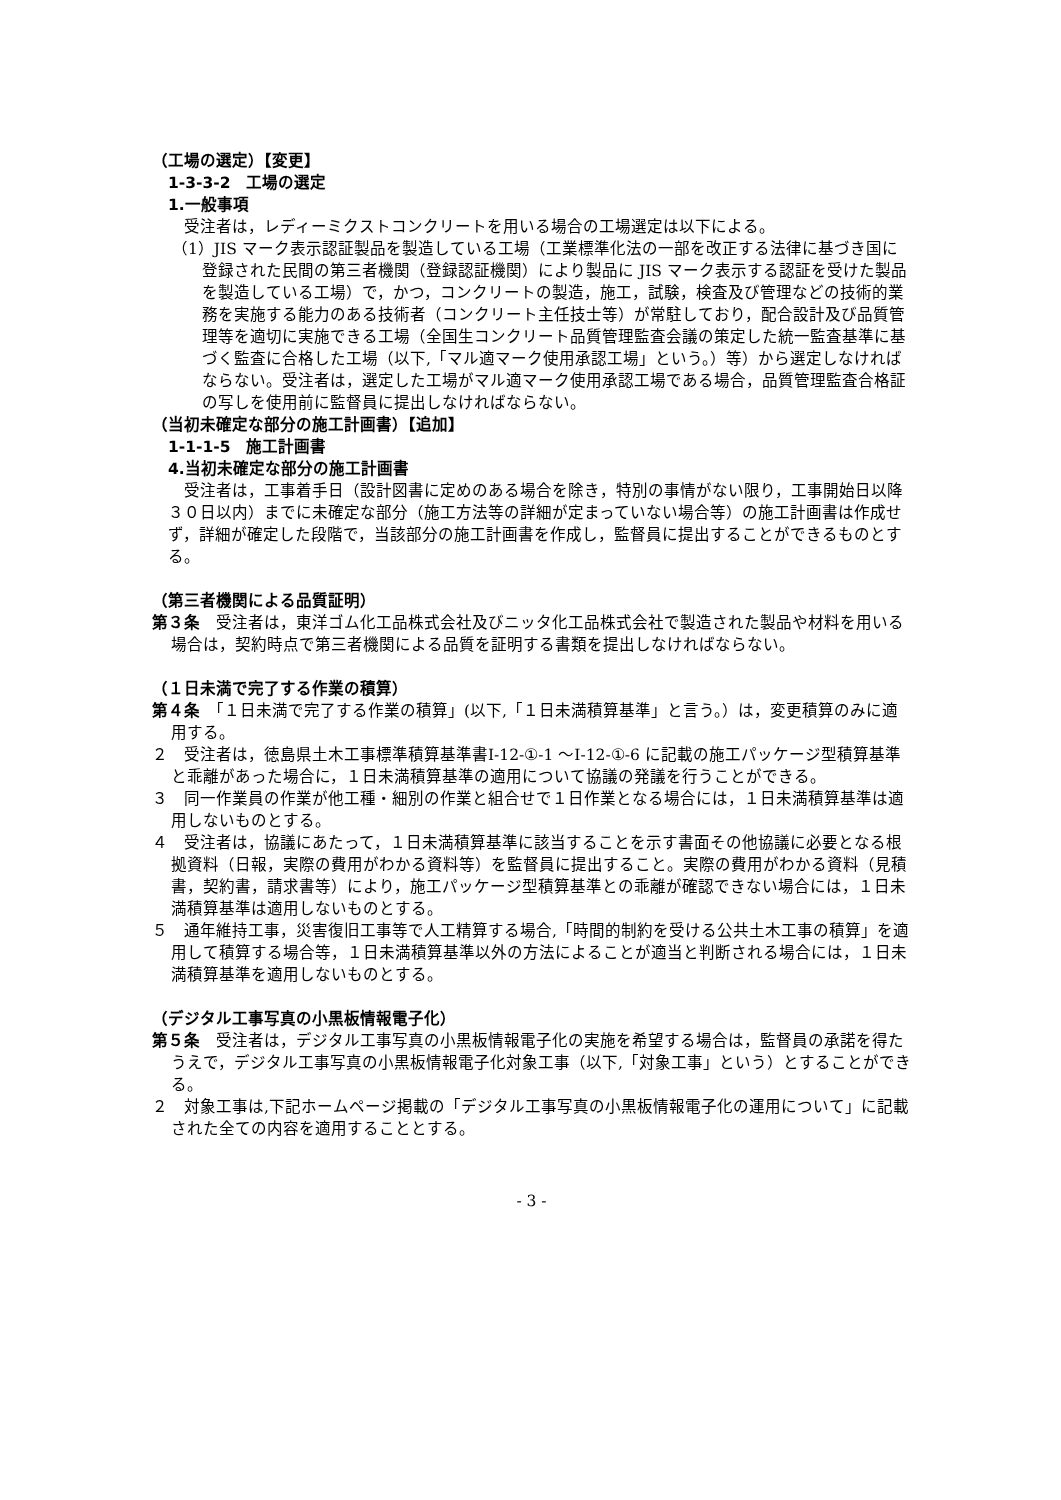（工場の選定）【変更】
1-3-3-2　工場の選定
1.一般事項
　受注者は，レディーミクストコンクリートを用いる場合の工場選定は以下による。
（1）JIS マーク表示認証製品を製造している工場（工業標準化法の一部を改正する法律に基づき国に登録された民間の第三者機関（登録認証機関）により製品に JIS マーク表示する認証を受けた製品を製造している工場）で，かつ，コンクリートの製造，施工，試験，検査及び管理などの技術的業務を実施する能力のある技術者（コンクリート主任技士等）が常駐しており，配合設計及び品質管理等を適切に実施できる工場（全国生コンクリート品質管理監査会議の策定した統一監査基準に基づく監査に合格した工場（以下,「マル適マーク使用承認工場」という。）等）から選定しなければならない。受注者は，選定した工場がマル適マーク使用承認工場である場合，品質管理監査合格証の写しを使用前に監督員に提出しなければならない。
（当初未確定な部分の施工計画書）【追加】
1-1-1-5　施工計画書
4.当初未確定な部分の施工計画書
　受注者は，工事着手日（設計図書に定めのある場合を除き，特別の事情がない限り，工事開始日以降３０日以内）までに未確定な部分（施工方法等の詳細が定まっていない場合等）の施工計画書は作成せず，詳細が確定した段階で，当該部分の施工計画書を作成し，監督員に提出することができるものとする。
（第三者機関による品質証明）
第３条　受注者は，東洋ゴム化工品株式会社及びニッタ化工品株式会社で製造された製品や材料を用いる場合は，契約時点で第三者機関による品質を証明する書類を提出しなければならない。
（１日未満で完了する作業の積算）
第４条　「１日未満で完了する作業の積算」(以下,「１日未満積算基準」と言う。）は，変更積算のみに適用する。
２　受注者は，徳島県土木工事標準積算基準書Ⅰ-12-①-1 ～Ⅰ-12-①-6 に記載の施工パッケージ型積算基準と乖離があった場合に，１日未満積算基準の適用について協議の発議を行うことができる。
３　同一作業員の作業が他工種・細別の作業と組合せで１日作業となる場合には，１日未満積算基準は適用しないものとする。
４　受注者は，協議にあたって，１日未満積算基準に該当することを示す書面その他協議に必要となる根拠資料（日報，実際の費用がわかる資料等）を監督員に提出すること。実際の費用がわかる資料（見積書，契約書，請求書等）により，施工パッケージ型積算基準との乖離が確認できない場合には，１日未満積算基準は適用しないものとする。
５　通年維持工事，災害復旧工事等で人工精算する場合,「時間的制約を受ける公共土木工事の積算」を適用して積算する場合等，１日未満積算基準以外の方法によることが適当と判断される場合には，１日未満積算基準を適用しないものとする。
（デジタル工事写真の小黒板情報電子化）
第５条　受注者は，デジタル工事写真の小黒板情報電子化の実施を希望する場合は，監督員の承諾を得たうえで，デジタル工事写真の小黒板情報電子化対象工事（以下,「対象工事」という）とすることができる。
２　対象工事は,下記ホームページ掲載の「デジタル工事写真の小黒板情報電子化の運用について」に記載された全ての内容を適用することとする。
- 3 -